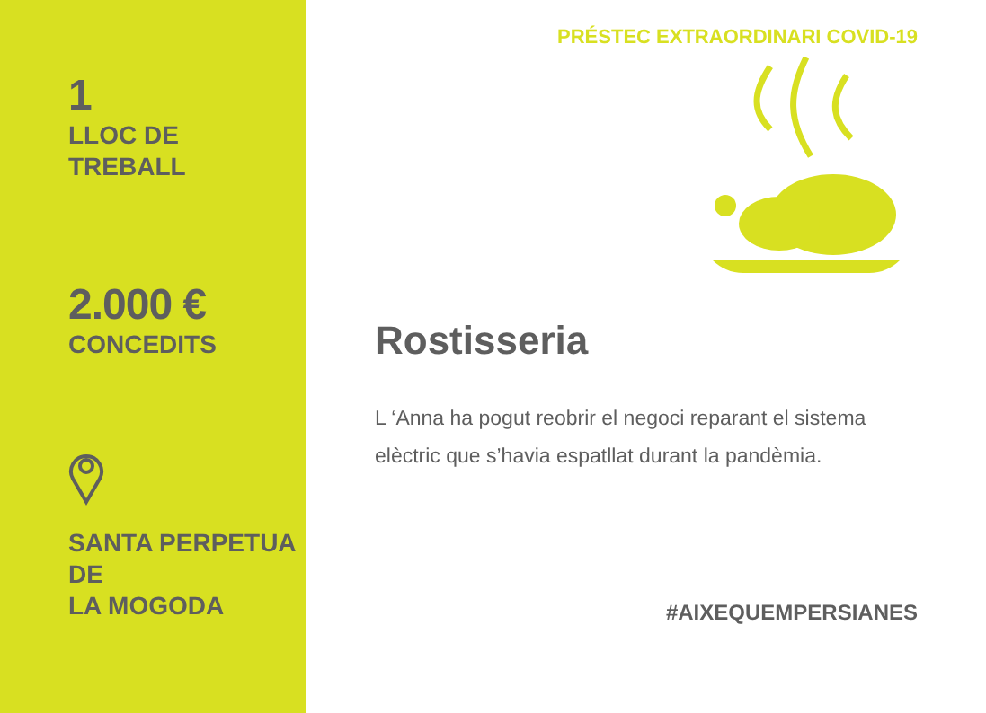1
LLOC DE
TREBALL
2.000 €
CONCEDITS
SANTA PERPETUA DE
LA MOGODA
PRÉSTEC EXTRAORDINARI COVID-19
Rostisseria
L ‘Anna ha pogut reobrir el negoci reparant el sistema elèctric que s’havia espatllat durant la pandèmia.
#AIXEQUEMPERSIANES